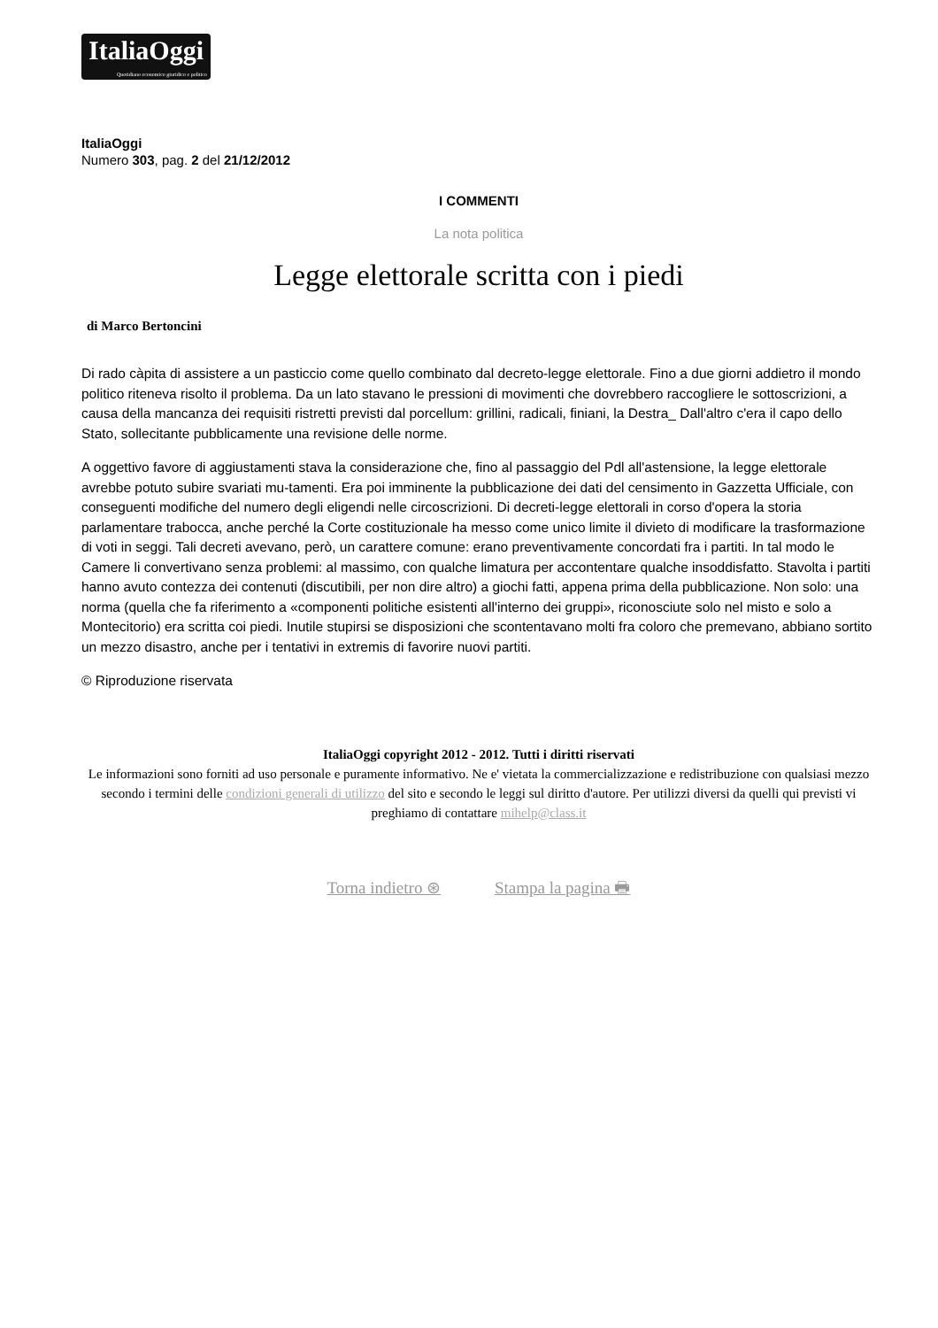ItaliaOggi Quotidiano economico giuridico e politico
ItaliaOggi
Numero 303, pag. 2 del 21/12/2012
I COMMENTI
La nota politica
Legge elettorale scritta con i piedi
di Marco Bertoncini
Di rado càpita di assistere a un pasticcio come quello combinato dal decreto-legge elettorale. Fino a due giorni addietro il mondo politico riteneva risolto il problema. Da un lato stavano le pressioni di movimenti che dovrebbero raccogliere le sottoscrizioni, a causa della mancanza dei requisiti ristretti previsti dal porcellum: grillini, radicali, finiani, la Destra_ Dall'altro c'era il capo dello Stato, sollecitante pubblicamente una revisione delle norme.
A oggettivo favore di aggiustamenti stava la considerazione che, fino al passaggio del Pdl all'astensione, la legge elettorale avrebbe potuto subire svariati mu-tamenti. Era poi imminente la pubblicazione dei dati del censimento in Gazzetta Ufficiale, con conseguenti modifiche del numero degli eligendi nelle circoscrizioni. Di decreti-legge elettorali in corso d'opera la storia parlamentare trabocca, anche perché la Corte costituzionale ha messo come unico limite il divieto di modificare la trasformazione di voti in seggi. Tali decreti avevano, però, un carattere comune: erano preventivamente concordati fra i partiti. In tal modo le Camere li convertivano senza problemi: al massimo, con qualche limatura per accontentare qualche insoddisfatto. Stavolta i partiti hanno avuto contezza dei contenuti (discutibili, per non dire altro) a giochi fatti, appena prima della pubblicazione. Non solo: una norma (quella che fa riferimento a «componenti politiche esistenti all'interno dei gruppi», riconosciute solo nel misto e solo a Montecitorio) era scritta coi piedi. Inutile stupirsi se disposizioni che scontentavano molti fra coloro che premevano, abbiano sortito un mezzo disastro, anche per i tentativi in extremis di favorire nuovi partiti.
© Riproduzione riservata
ItaliaOggi copyright 2012 - 2012. Tutti i diritti riservati
Le informazioni sono forniti ad uso personale e puramente informativo. Ne e' vietata la commercializzazione e redistribuzione con qualsiasi mezzo secondo i termini delle condizioni generali di utilizzo del sito e secondo le leggi sul diritto d'autore. Per utilizzi diversi da quelli qui previsti vi preghiamo di contattare mihelp@class.it
Torna indietro ⊛ Stampa la pagina 🖶